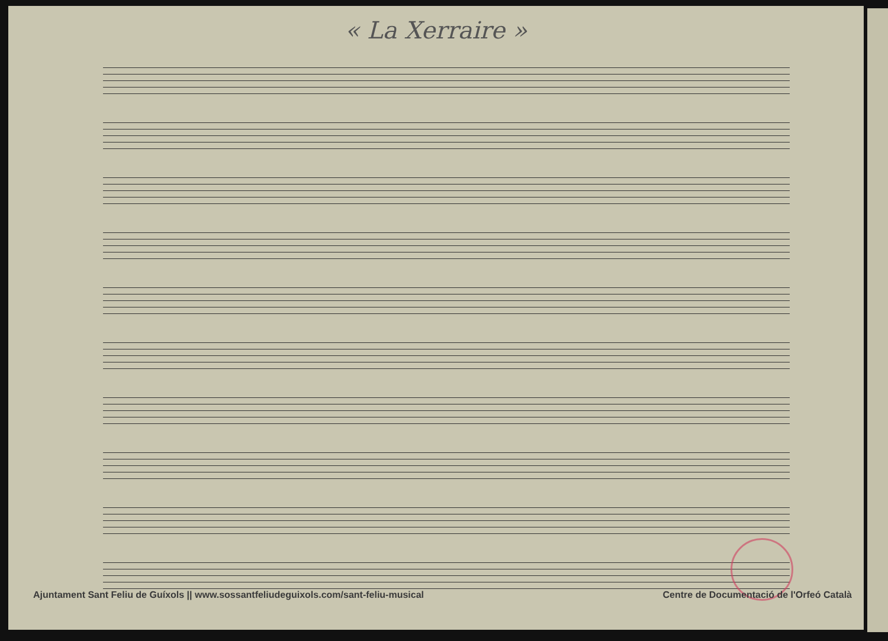« La Xerraire »
Ajuntament Sant Feliu de Guíxols || www.sossantfeliudeguixols.com/sant-feliu-musical Centre de Documentació de l'Orfeó Català